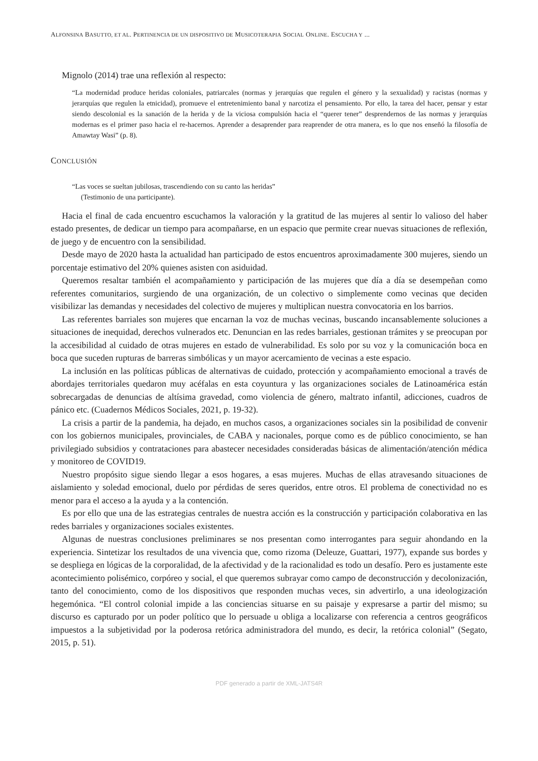ALFONSINA BASUTTO, ET AL. PERTINENCIA DE UN DISPOSITIVO DE MUSICOTERAPIA SOCIAL ONLINE. ESCUCHA Y ...
Mignolo (2014) trae una reflexión al respecto:
“La modernidad produce heridas coloniales, patriarcales (normas y jerarquías que regulen el género y la sexualidad) y racistas (normas y jerarquías que regulen la etnicidad), promueve el entretenimiento banal y narcotiza el pensamiento. Por ello, la tarea del hacer, pensar y estar siendo descolonial es la sanación de la herida y de la viciosa compulsión hacia el “querer tener” desprendernos de las normas y jerarquías modernas es el primer paso hacia el re-hacernos. Aprender a desaprender para reaprender de otra manera, es lo que nos enseñó la filosofía de Amawtay Wasi” (p. 8).
CONCLUSIÓN
“Las voces se sueltan jubilosas, trascendiendo con su canto las heridas”
(Testimonio de una participante).
Hacia el final de cada encuentro escuchamos la valoración y la gratitud de las mujeres al sentir lo valioso del haber estado presentes, de dedicar un tiempo para acompañarse, en un espacio que permite crear nuevas situaciones de reflexión, de juego y de encuentro con la sensibilidad.
Desde mayo de 2020 hasta la actualidad han participado de estos encuentros aproximadamente 300 mujeres, siendo un porcentaje estimativo del 20% quienes asisten con asiduidad.
Queremos resaltar también el acompañamiento y participación de las mujeres que día a día se desempeñan como referentes comunitarios, surgiendo de una organización, de un colectivo o simplemente como vecinas que deciden visibilizar las demandas y necesidades del colectivo de mujeres y multiplican nuestra convocatoria en los barrios.
Las referentes barriales son mujeres que encarnan la voz de muchas vecinas, buscando incansablemente soluciones a situaciones de inequidad, derechos vulnerados etc. Denuncian en las redes barriales, gestionan trámites y se preocupan por la accesibilidad al cuidado de otras mujeres en estado de vulnerabilidad. Es solo por su voz y la comunicación boca en boca que suceden rupturas de barreras simbólicas y un mayor acercamiento de vecinas a este espacio.
La inclusión en las políticas públicas de alternativas de cuidado, protección y acompañamiento emocional a través de abordajes territoriales quedaron muy acéfalas en esta coyuntura y las organizaciones sociales de Latinoamérica están sobrecargadas de denuncias de altísima gravedad, como violencia de género, maltrato infantil, adicciones, cuadros de pánico etc. (Cuadernos Médicos Sociales, 2021, p. 19-32).
La crisis a partir de la pandemia, ha dejado, en muchos casos, a organizaciones sociales sin la posibilidad de convenir con los gobiernos municipales, provinciales, de CABA y nacionales, porque como es de público conocimiento, se han privilegiado subsidios y contrataciones para abastecer necesidades consideradas básicas de alimentación/atención médica y monitoreo de COVID19.
Nuestro propósito sigue siendo llegar a esos hogares, a esas mujeres. Muchas de ellas atravesando situaciones de aislamiento y soledad emocional, duelo por pérdidas de seres queridos, entre otros. El problema de conectividad no es menor para el acceso a la ayuda y a la contención.
Es por ello que una de las estrategias centrales de nuestra acción es la construcción y participación colaborativa en las redes barriales y organizaciones sociales existentes.
Algunas de nuestras conclusiones preliminares se nos presentan como interrogantes para seguir ahondando en la experiencia. Sintetizar los resultados de una vivencia que, como rizoma (Deleuze, Guattari, 1977), expande sus bordes y se despliega en lógicas de la corporalidad, de la afectividad y de la racionalidad es todo un desafío. Pero es justamente este acontecimiento polisémico, corpóreo y social, el que queremos subrayar como campo de deconstrucción y decolonización, tanto del conocimiento, como de los dispositivos que responden muchas veces, sin advertirlo, a una ideologización hegemónica. “El control colonial impide a las conciencias situarse en su paisaje y expresarse a partir del mismo; su discurso es capturado por un poder político que lo persuade u obliga a localizarse con referencia a centros geográficos impuestos a la subjetividad por la poderosa retórica administradora del mundo, es decir, la retórica colonial” (Segato, 2015, p. 51).
PDF generado a partir de XML-JATS4R